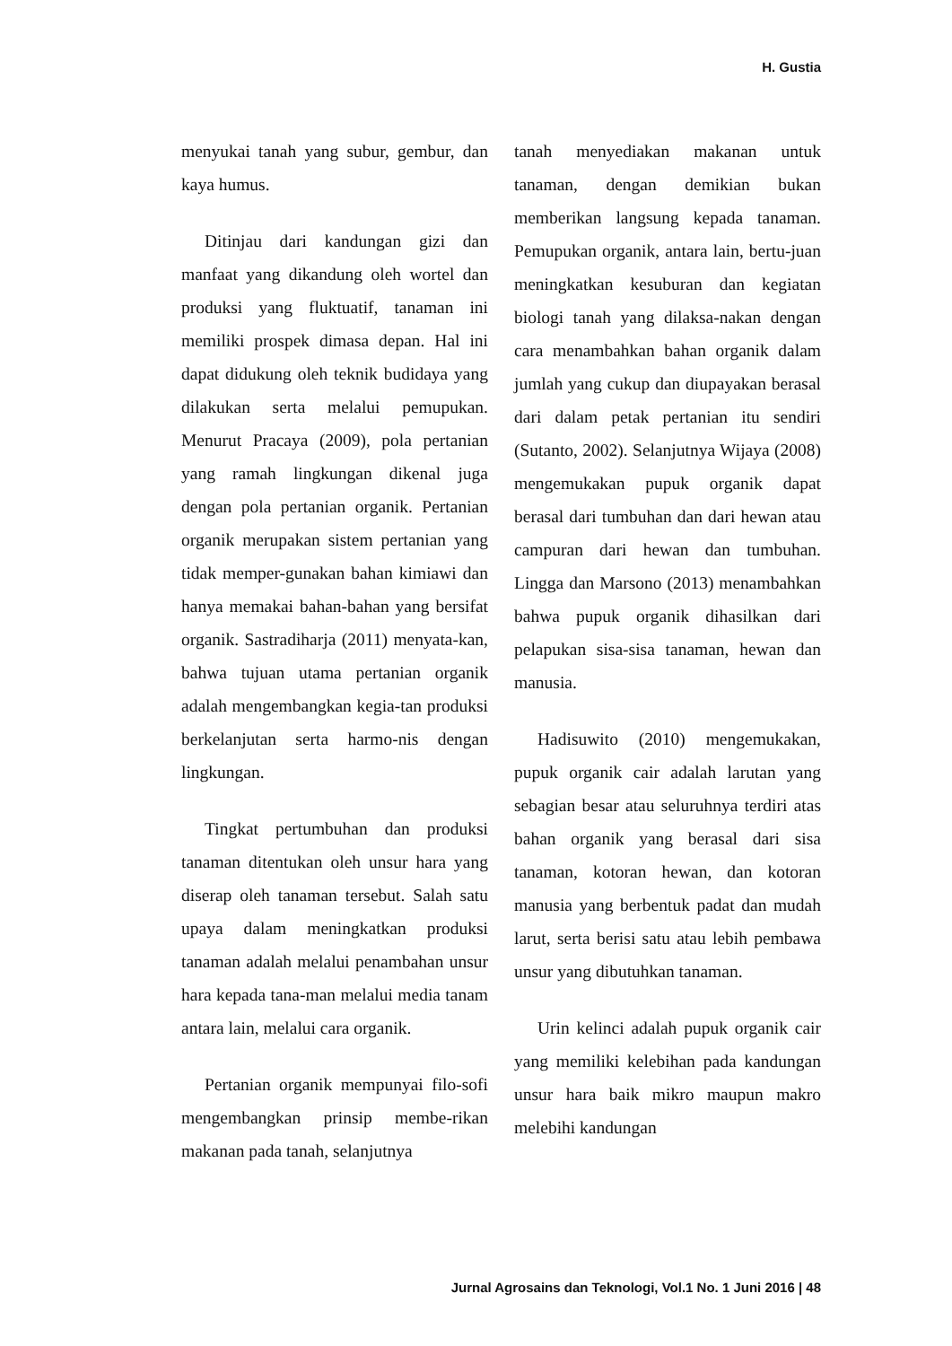H. Gustia
menyukai tanah yang subur, gembur, dan kaya humus.
Ditinjau dari kandungan gizi dan manfaat yang dikandung oleh wortel dan produksi yang fluktuatif, tanaman ini memiliki prospek dimasa depan. Hal ini dapat didukung oleh teknik budidaya yang dilakukan serta melalui pemupukan. Menurut Pracaya (2009), pola pertanian yang ramah lingkungan dikenal juga dengan pola pertanian organik. Pertanian organik merupakan sistem pertanian yang tidak memper-gunakan bahan kimiawi dan hanya memakai bahan-bahan yang bersifat organik. Sastradiharja (2011) menyata-kan, bahwa tujuan utama pertanian organik adalah mengembangkan kegia-tan produksi berkelanjutan serta harmo-nis dengan lingkungan.
Tingkat pertumbuhan dan produksi tanaman ditentukan oleh unsur hara yang diserap oleh tanaman tersebut. Salah satu upaya dalam meningkatkan produksi tanaman adalah melalui penambahan unsur hara kepada tana-man melalui media tanam antara lain, melalui cara organik.
Pertanian organik mempunyai filo-sofi mengembangkan prinsip membe-rikan makanan pada tanah, selanjutnya
tanah menyediakan makanan untuk tanaman, dengan demikian bukan memberikan langsung kepada tanaman. Pemupukan organik, antara lain, bertu-juan meningkatkan kesuburan dan kegiatan biologi tanah yang dilaksa-nakan dengan cara menambahkan bahan organik dalam jumlah yang cukup dan diupayakan berasal dari dalam petak pertanian itu sendiri (Sutanto, 2002). Selanjutnya Wijaya (2008) mengemukakan pupuk organik dapat berasal dari tumbuhan dan dari hewan atau campuran dari hewan dan tumbuhan. Lingga dan Marsono (2013) menambahkan bahwa pupuk organik dihasilkan dari pelapukan sisa-sisa tanaman, hewan dan manusia.
Hadisuwito (2010) mengemukakan, pupuk organik cair adalah larutan yang sebagian besar atau seluruhnya terdiri atas bahan organik yang berasal dari sisa tanaman, kotoran hewan, dan kotoran manusia yang berbentuk padat dan mudah larut, serta berisi satu atau lebih pembawa unsur yang dibutuhkan tanaman.
Urin kelinci adalah pupuk organik cair yang memiliki kelebihan pada kandungan unsur hara baik mikro maupun makro melebihi kandungan
Jurnal Agrosains dan Teknologi, Vol.1 No. 1 Juni 2016 | 48